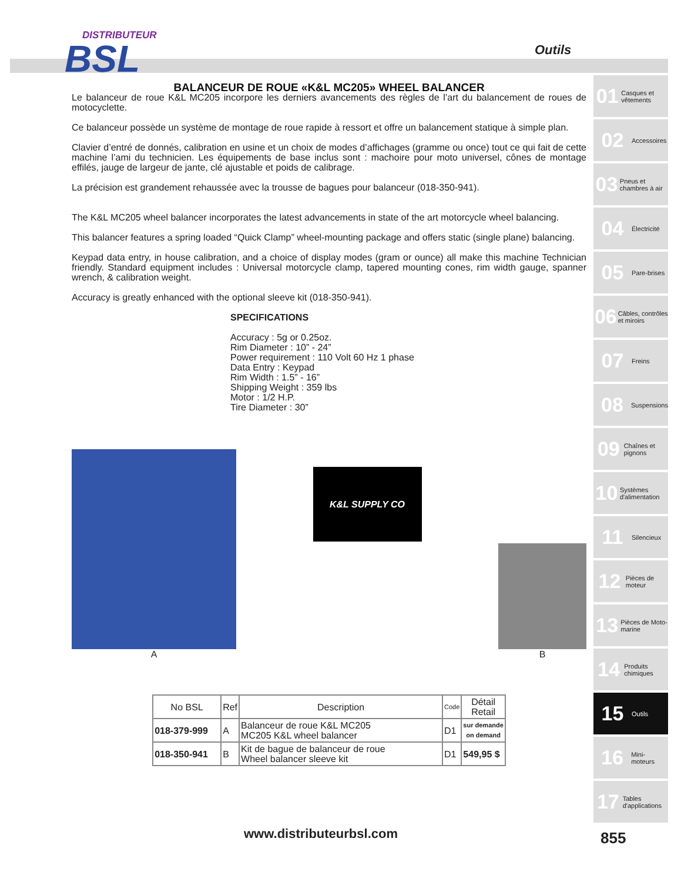DISTRIBUTEUR
BSL
Outils
BALANCEUR DE ROUE «K&L MC205» WHEEL BALANCER
Le balanceur de roue K&L MC205 incorpore les derniers avancements des règles de l’art du balancement de roues de motocyclette.
Ce balanceur possède un système de montage de roue rapide à ressort et offre un balancement statique à simple plan.
Clavier d’entré de donnés, calibration en usine et un choix de modes d’affichages (gramme ou once) tout ce qui fait de cette machine l’ami du technicien. Les équipements de base inclus sont : machoire pour moto universel, cônes de montage effilés, jauge de largeur de jante, clé ajustable et poids de calibrage.
La précision est grandement rehaussée avec la trousse de bagues pour balanceur (018-350-941).
The K&L MC205 wheel balancer incorporates the latest advancements in state of the art motorcycle wheel balancing.
This balancer features a spring loaded “Quick Clamp” wheel-mounting package and offers static (single plane) balancing.
Keypad data entry, in house calibration, and a choice of display modes (gram or ounce) all make this machine Technician friendly. Standard equipment includes : Universal motorcycle clamp, tapered mounting cones, rim width gauge, spanner wrench, & calibration weight.
Accuracy is greatly enhanced with the optional sleeve kit (018-350-941).
SPECIFICATIONS
Accuracy : 5g or 0.25oz.
Rim Diameter : 10” - 24”
Power requirement : 110 Volt 60 Hz 1 phase
Data Entry : Keypad
Rim Width : 1.5” - 16”
Shipping Weight : 359 lbs
Motor : 1/2 H.P.
Tire Diameter : 30”
A
K&L SUPPLY CO
B
| No BSL | Ref | Description | Code | Détail Retail |
| --- | --- | --- | --- | --- |
| 018-379-999 | A | Balanceur de roue K&L MC205 MC205 K&L wheel balancer | D1 | sur demande on demand |
| 018-350-941 | B | Kit de bague de balanceur de roue Wheel balancer sleeve kit | D1 | 549,95 $ |
01 Casques et vêtements
02 Accessoires
03 Pneus et chambres à air
04 Électricité
05 Pare-brises
06 Câbles, contrôles et miroirs
07 Freins
08 Suspensions
09 Chaînes et pignons
10 Systèmes d'alimentation
11 Silencieux
12 Pièces de moteur
13 Pièces de Moto-marine
14 Produits chimiques
15 Outils
16 Mini-moteurs
17 Tables d'applications
www.distributeurbsl.com 855